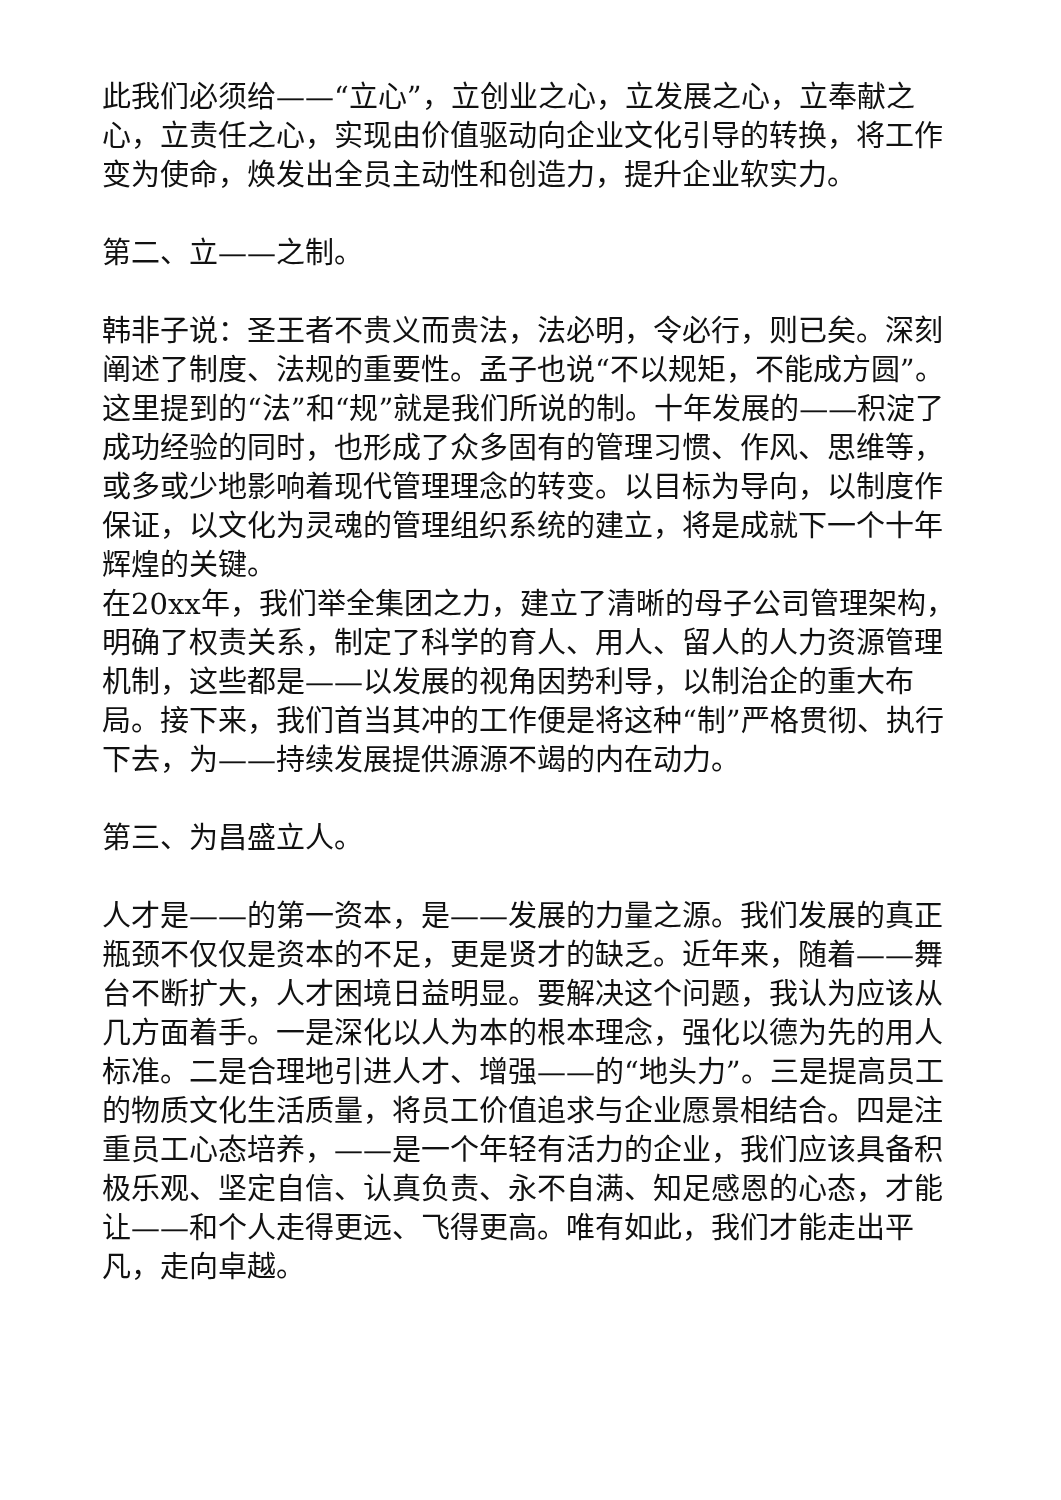此我们必须给——“立心”，立创业之心，立发展之心，立奉献之心，立责任之心，实现由价值驱动向企业文化引导的转换，将工作变为使命，焕发出全员主动性和创造力，提升企业软实力。
第二、立——之制。
韩非子说：圣王者不贵义而贵法，法必明，令必行，则已矣。深刻阐述了制度、法规的重要性。孟子也说“不以规矩，不能成方圆”。这里提到的“法”和“规”就是我们所说的制。十年发展的——积淀了成功经验的同时，也形成了众多固有的管理习惯、作风、思维等，或多或少地影响着现代管理理念的转变。以目标为导向，以制度作保证，以文化为灵魂的管理组织系统的建立，将是成就下一个十年辉煌的关键。
在20xx年，我们举全集团之力，建立了清晰的母子公司管理架构，明确了权责关系，制定了科学的育人、用人、留人的人力资源管理机制，这些都是——以发展的视角因势利导，以制治企的重大布局。接下来，我们首当其冲的工作便是将这种“制”严格贯彻、执行下去，为——持续发展提供源源不竭的内在动力。
第三、为昌盛立人。
人才是——的第一资本，是——发展的力量之源。我们发展的真正瓶颈不仅仅是资本的不足，更是贤才的缺乏。近年来，随着——舞台不断扩大，人才困境日益明显。要解决这个问题，我认为应该从几方面着手。一是深化以人为本的根本理念，强化以德为先的用人标准。二是合理地引进人才、增强——的“地头力”。三是提高员工的物质文化生活质量，将员工价值追求与企业愿景相结合。四是注重员工心态培养，——是一个年轻有活力的企业，我们应该具备积极乐观、坚定自信、认真负责、永不自满、知足感恩的心态，才能让——和个人走得更远、飞得更高。唯有如此，我们才能走出平凡，走向卓越。